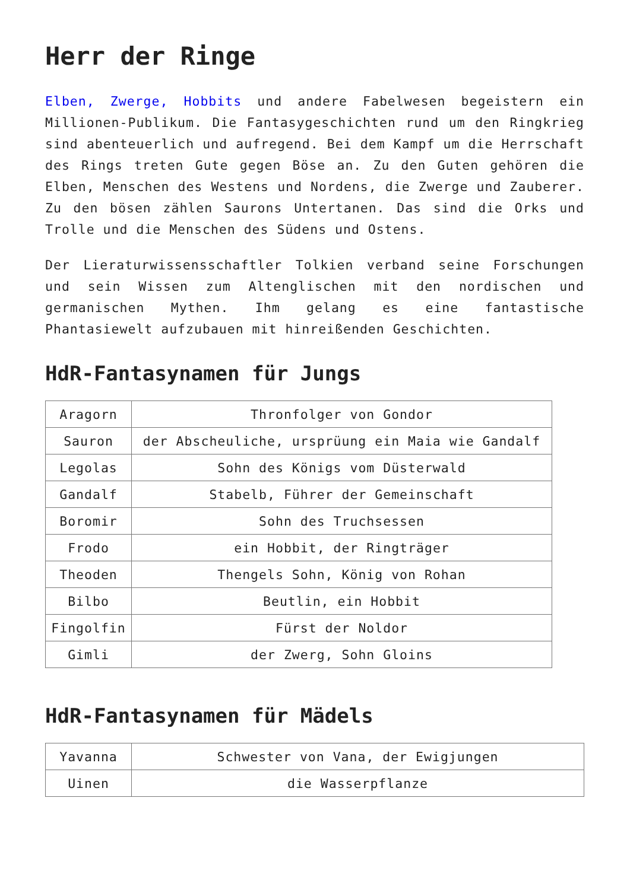Herr der Ringe
Elben, Zwerge, Hobbits und andere Fabelwesen begeistern ein Millionen-Publikum. Die Fantasygeschichten rund um den Ringkrieg sind abenteuerlich und aufregend. Bei dem Kampf um die Herrschaft des Rings treten Gute gegen Böse an. Zu den Guten gehören die Elben, Menschen des Westens und Nordens, die Zwerge und Zauberer. Zu den bösen zählen Saurons Untertanen. Das sind die Orks und Trolle und die Menschen des Südens und Ostens.
Der Lieraturwissensschaftler Tolkien verband seine Forschungen und sein Wissen zum Altenglischen mit den nordischen und germanischen Mythen. Ihm gelang es eine fantastische Phantasiewelt aufzubauen mit hinreißenden Geschichten.
HdR-Fantasynamen für Jungs
| Aragorn | Thronfolger von Gondor |
| Sauron | der Abscheuliche, ursprüung ein Maia wie Gandalf |
| Legolas | Sohn des Königs vom Düsterwald |
| Gandalf | Stabelb, Führer der Gemeinschaft |
| Boromir | Sohn des Truchsessen |
| Frodo | ein Hobbit, der Ringträger |
| Theoden | Thengels Sohn, König von Rohan |
| Bilbo | Beutlin, ein Hobbit |
| Fingolfin | Fürst der Noldor |
| Gimli | der Zwerg, Sohn Gloins |
HdR-Fantasynamen für Mädels
| Yavanna | Schwester von Vana, der Ewigjungen |
| Uinen | die Wasserpflanze |